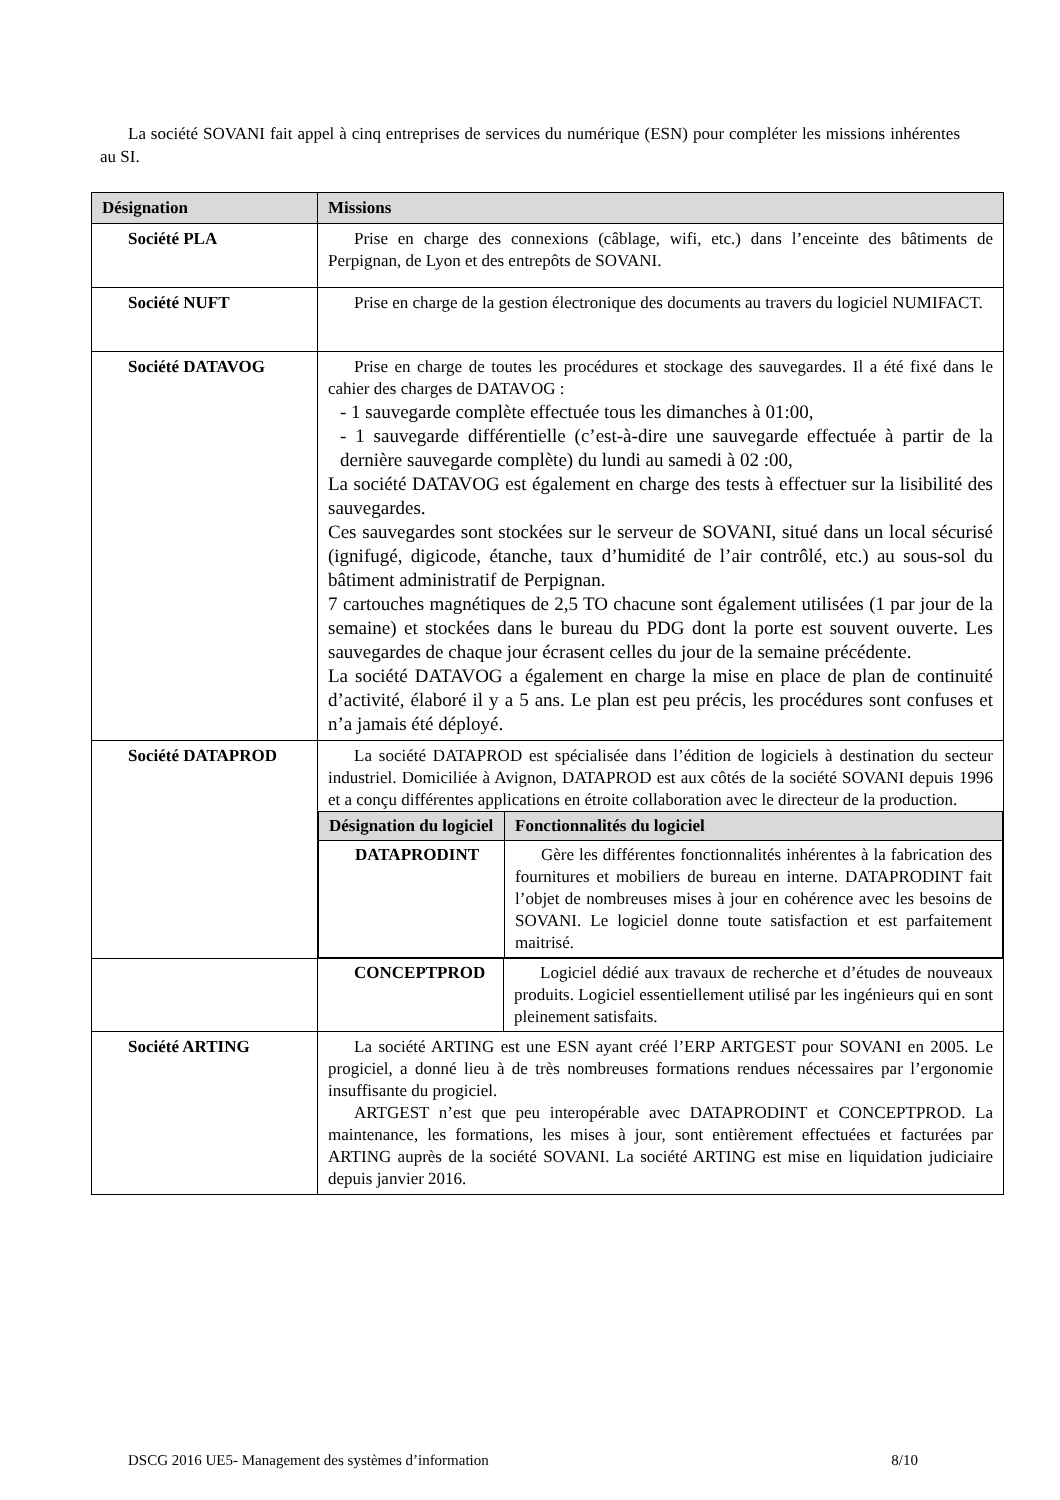La société SOVANI fait appel à cinq entreprises de services du numérique (ESN) pour compléter les missions inhérentes au SI.
| Désignation | Missions |
| --- | --- |
| Société PLA | Prise en charge des connexions (câblage, wifi, etc.) dans l’enceinte des bâtiments de Perpignan, de Lyon et des entrepôts de SOVANI. |
| Société NUFT | Prise en charge de la gestion électronique des documents au travers du logiciel NUMIFACT. |
| Société DATAVOG | Prise en charge de toutes les procédures et stockage des sauvegardes. Il a été fixé dans le cahier des charges de DATAVOG : - 1 sauvegarde complète effectuée tous les dimanches à 01:00, - 1 sauvegarde différentielle (c’est-à-dire une sauvegarde effectuée à partir de la dernière sauvegarde complète) du lundi au samedi à 02 :00, La société DATAVOG est également en charge des tests à effectuer sur la lisibilité des sauvegardes. Ces sauvegardes sont stockées sur le serveur de SOVANI, situé dans un local sécurisé (ignifugé, digicode, étanche, taux d’humidité de l’air contrôlé, etc.) au sous-sol du bâtiment administratif de Perpignan. 7 cartouches magnétiques de 2,5 TO chacune sont également utilisées (1 par jour de la semaine) et stockées dans le bureau du PDG dont la porte est souvent ouverte. Les sauvegardes de chaque jour écrasent celles du jour de la semaine précédente. La société DATAVOG a également en charge la mise en place de plan de continuité d’activité, élaboré il y a 5 ans. Le plan est peu précis, les procédures sont confuses et n’a jamais été déployé. |
| Société DATAPROD | La société DATAPROD est spécialisée dans l’édition de logiciels à destination du secteur industriel. Domiciliée à Avignon, DATAPROD est aux côtés de la société SOVANI depuis 1996 et a conçu différentes applications en étroite collaboration avec le directeur de la production. / Désignation du logiciel / Fonctionnalités du logiciel / / --- / --- / / DATAPRODINT / Gère les différentes fonctionnalités inhérentes à la fabrication des fournitures et mobiliers de bureau en interne. DATAPRODINT fait l’objet de nombreuses mises à jour en cohérence avec les besoins de SOVANI. Le logiciel donne toute satisfaction et est parfaitement maitrisé. / |
| | / CONCEPTPROD / Logiciel dédié aux travaux de recherche et d’études de nouveaux produits. Logiciel essentiellement utilisé par les ingénieurs qui en sont pleinement satisfaits. / |
| Société ARTING | La société ARTING est une ESN ayant créé l’ERP ARTGEST pour SOVANI en 2005. Le progiciel, a donné lieu à de très nombreuses formations rendues nécessaires par l’ergonomie insuffisante du progiciel. ARTGEST n’est que peu interopérable avec DATAPRODINT et CONCEPTPROD. La maintenance, les formations, les mises à jour, sont entièrement effectuées et facturées par ARTING auprès de la société SOVANI. La société ARTING est mise en liquidation judiciaire depuis janvier 2016. |
DSCG 2016 UE5- Management des systèmes d’information 8/10